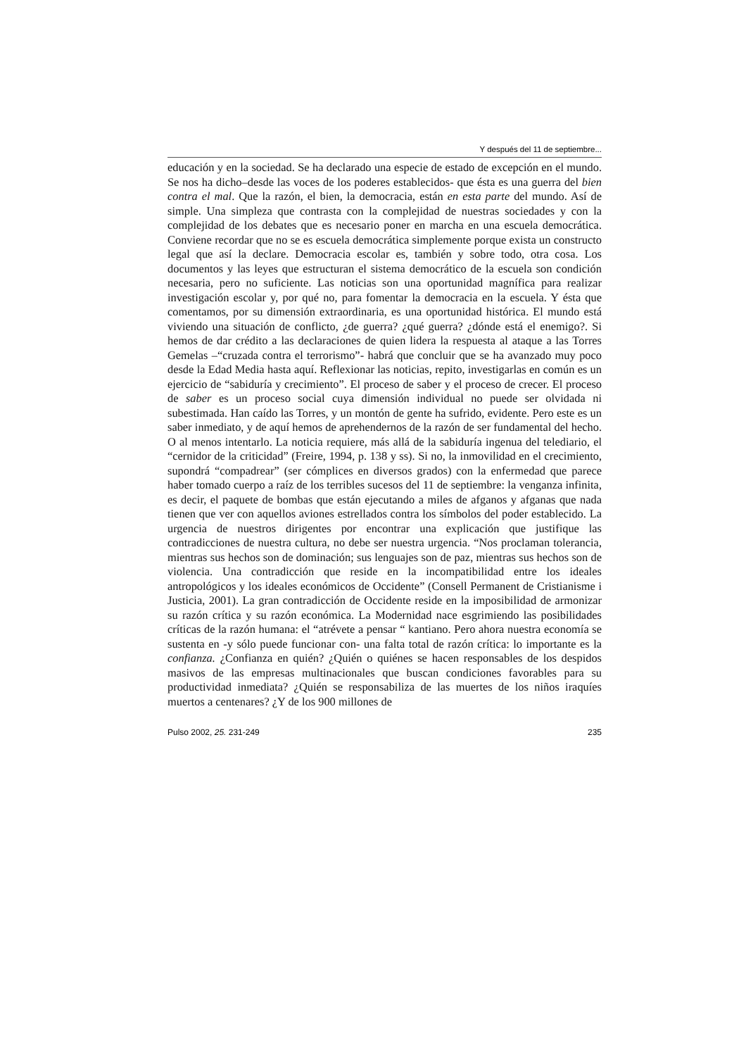Y después del 11 de septiembre...
educación y en la sociedad. Se ha declarado una especie de estado de excepción en el mundo. Se nos ha dicho–desde las voces de los poderes establecidos- que ésta es una guerra del bien contra el mal. Que la razón, el bien, la democracia, están en esta parte del mundo. Así de simple. Una simpleza que contrasta con la complejidad de nuestras sociedades y con la complejidad de los debates que es necesario poner en marcha en una escuela democrática. Conviene recordar que no se es escuela democrática simplemente porque exista un constructo legal que así la declare. Democracia escolar es, también y sobre todo, otra cosa. Los documentos y las leyes que estructuran el sistema democrático de la escuela son condición necesaria, pero no suficiente. Las noticias son una oportunidad magnífica para realizar investigación escolar y, por qué no, para fomentar la democracia en la escuela. Y ésta que comentamos, por su dimensión extraordinaria, es una oportunidad histórica. El mundo está viviendo una situación de conflicto, ¿de guerra? ¿qué guerra? ¿dónde está el enemigo?. Si hemos de dar crédito a las declaraciones de quien lidera la respuesta al ataque a las Torres Gemelas –“cruzada contra el terrorismo”- habrá que concluir que se ha avanzado muy poco desde la Edad Media hasta aquí. Reflexionar las noticias, repito, investigarlas en común es un ejercicio de “sabiduría y crecimiento”. El proceso de saber y el proceso de crecer. El proceso de saber es un proceso social cuya dimensión individual no puede ser olvidada ni subestimada. Han caído las Torres, y un montón de gente ha sufrido, evidente. Pero este es un saber inmediato, y de aquí hemos de aprehendernos de la razón de ser fundamental del hecho. O al menos intentarlo. La noticia requiere, más allá de la sabiduría ingenua del telediario, el “cernidor de la criticidad” (Freire, 1994, p. 138 y ss). Si no, la inmovilidad en el crecimiento, supondrá “compadrear” (ser cómplices en diversos grados) con la enfermedad que parece haber tomado cuerpo a raíz de los terribles sucesos del 11 de septiembre: la venganza infinita, es decir, el paquete de bombas que están ejecutando a miles de afganos y afganas que nada tienen que ver con aquellos aviones estrellados contra los símbolos del poder establecido. La urgencia de nuestros dirigentes por encontrar una explicación que justifique las contradicciones de nuestra cultura, no debe ser nuestra urgencia. “Nos proclaman tolerancia, mientras sus hechos son de dominación; sus lenguajes son de paz, mientras sus hechos son de violencia. Una contradicción que reside en la incompatibilidad entre los ideales antropológicos y los ideales económicos de Occidente” (Consell Permanent de Cristianisme i Justicia, 2001). La gran contradicción de Occidente reside en la imposibilidad de armonizar su razón crítica y su razón económica. La Modernidad nace esgrimiendo las posibilidades críticas de la razón humana: el “atrévete a pensar “ kantiano. Pero ahora nuestra economía se sustenta en -y sólo puede funcionar con- una falta total de razón crítica: lo importante es la confianza. ¿Confianza en quién? ¿Quién o quiénes se hacen responsables de los despidos masivos de las empresas multinacionales que buscan condiciones favorables para su productividad inmediata? ¿Quién se responsabiliza de las muertes de los niños iraquíes muertos a centenares? ¿Y de los 900 millones de
Pulso 2002, 25. 231-249 235